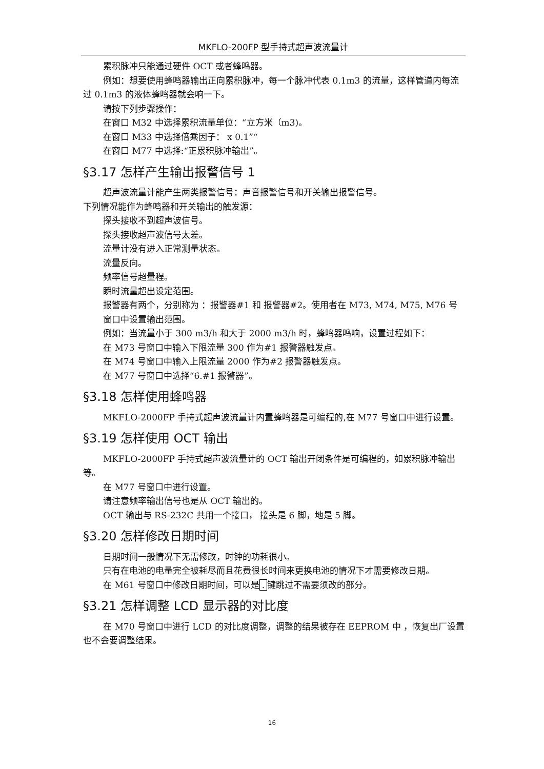MKFLO-200FP 型手持式超声波流量计
累积脉冲只能通过硬件 OCT 或者蜂鸣器。
例如：想要使用蜂鸣器输出正向累积脉冲，每一个脉冲代表 0.1m3 的流量，这样管道内每流过 0.1m3 的液体蜂鸣器就会响一下。
请按下列步骤操作：
在窗口 M32 中选择累积流量单位：“立方米（m3)。
在窗口 M33 中选择倍乘因子： x 0.1”“
在窗口 M77 中选择:“正累积脉冲输出”。
§3.17 怎样产生输出报警信号 1
超声波流量计能产生两类报警信号：声音报警信号和开关输出报警信号。
下列情况能作为蜂鸣器和开关输出的触发源：
探头接收不到超声波信号。
探头接收超声波信号太差。
流量计没有进入正常测量状态。
流量反向。
频率信号超量程。
瞬时流量超出设定范围。
报警器有两个，分别称为 ：报警器#1 和 报警器#2。使用者在 M73, M74, M75, M76 号窗口中设置输出范围。
例如：当流量小于 300 m3/h 和大于 2000 m3/h 时，蜂鸣器鸣响，设置过程如下：
在 M73 号窗口中输入下限流量 300 作为#1 报警器触发点。
在 M74 号窗口中输入上限流量 2000 作为#2 报警器触发点。
在 M77 号窗口中选择“6.#1 报警器”。
§3.18 怎样使用蜂鸣器
MKFLO-2000FP 手持式超声波流量计内置蜂鸣器是可编程的,在 M77 号窗口中进行设置。
§3.19 怎样使用 OCT 输出
MKFLO-2000FP 手持式超声波流量计的 OCT 输出开闭条件是可编程的，如累积脉冲输出等。
在 M77 号窗口中进行设置。
请注意频率输出信号也是从 OCT 输出的。
OCT 输出与 RS-232C 共用一个接口， 接头是 6 脚，地是 5 脚。
§3.20 怎样修改日期时间
日期时间一般情况下无需修改，时钟的功耗很小。
只有在电池的电量完全被耗尽而且花费很长时间来更换电池的情况下才需要修改日期。
在 M61 号窗口中修改日期时间，可以是. 键跳过不需要须改的部分。
§3.21 怎样调整 LCD 显示器的对比度
在 M70 号窗口中进行 LCD 的对比度调整，调整的结果被存在 EEPROM 中 ，恢复出厂设置也不会要调整结果。
16